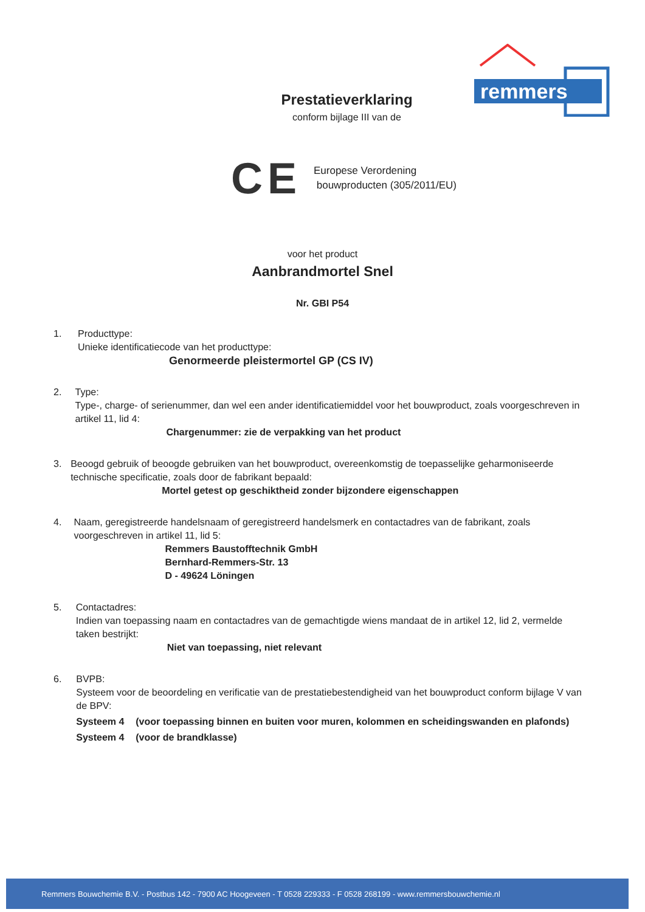remmers
Prestatieverklaring
conform bijlage III van de
CE
Europese Verordening
bouwproducten (305/2011/EU)
voor het product
Aanbrandmortel Snel
Nr. GBI P54
1. Producttype:
Unieke identificatiecode van het producttype:
Genormeerde pleistermortel GP (CS IV)
2. Type:
Type-, charge- of serienummer, dan wel een ander identificatiemiddel voor het bouwproduct, zoals voorgeschreven in artikel 11, lid 4:
Chargenummer: zie de verpakking van het product
3. Beoogd gebruik of beoogde gebruiken van het bouwproduct, overeenkomstig de toepasselijke geharmoniseerde technische specificatie, zoals door de fabrikant bepaald:
Mortel getest op geschiktheid zonder bijzondere eigenschappen
4. Naam, geregistreerde handelsnaam of geregistreerd handelsmerk en contactadres van de fabrikant, zoals voorgeschreven in artikel 11, lid 5:
Remmers Baustofftechnik GmbH
Bernhard-Remmers-Str. 13
D - 49624 Löningen
5. Contactadres:
Indien van toepassing naam en contactadres van de gemachtigde wiens mandaat de in artikel 12, lid 2, vermelde taken bestrijkt:
Niet van toepassing, niet relevant
6. BVPB:
Systeem voor de beoordeling en verificatie van de prestatiebestendigheid van het bouwproduct conform bijlage V van de BPV:
Systeem 4 (voor toepassing binnen en buiten voor muren, kolommen en scheidingswanden en plafonds)
Systeem 4 (voor de brandklasse)
Remmers Bouwchemie B.V. - Postbus 142 - 7900 AC Hoogeveen - T 0528 229333 - F 0528 268199 - www.remmersbouwchemie.nl